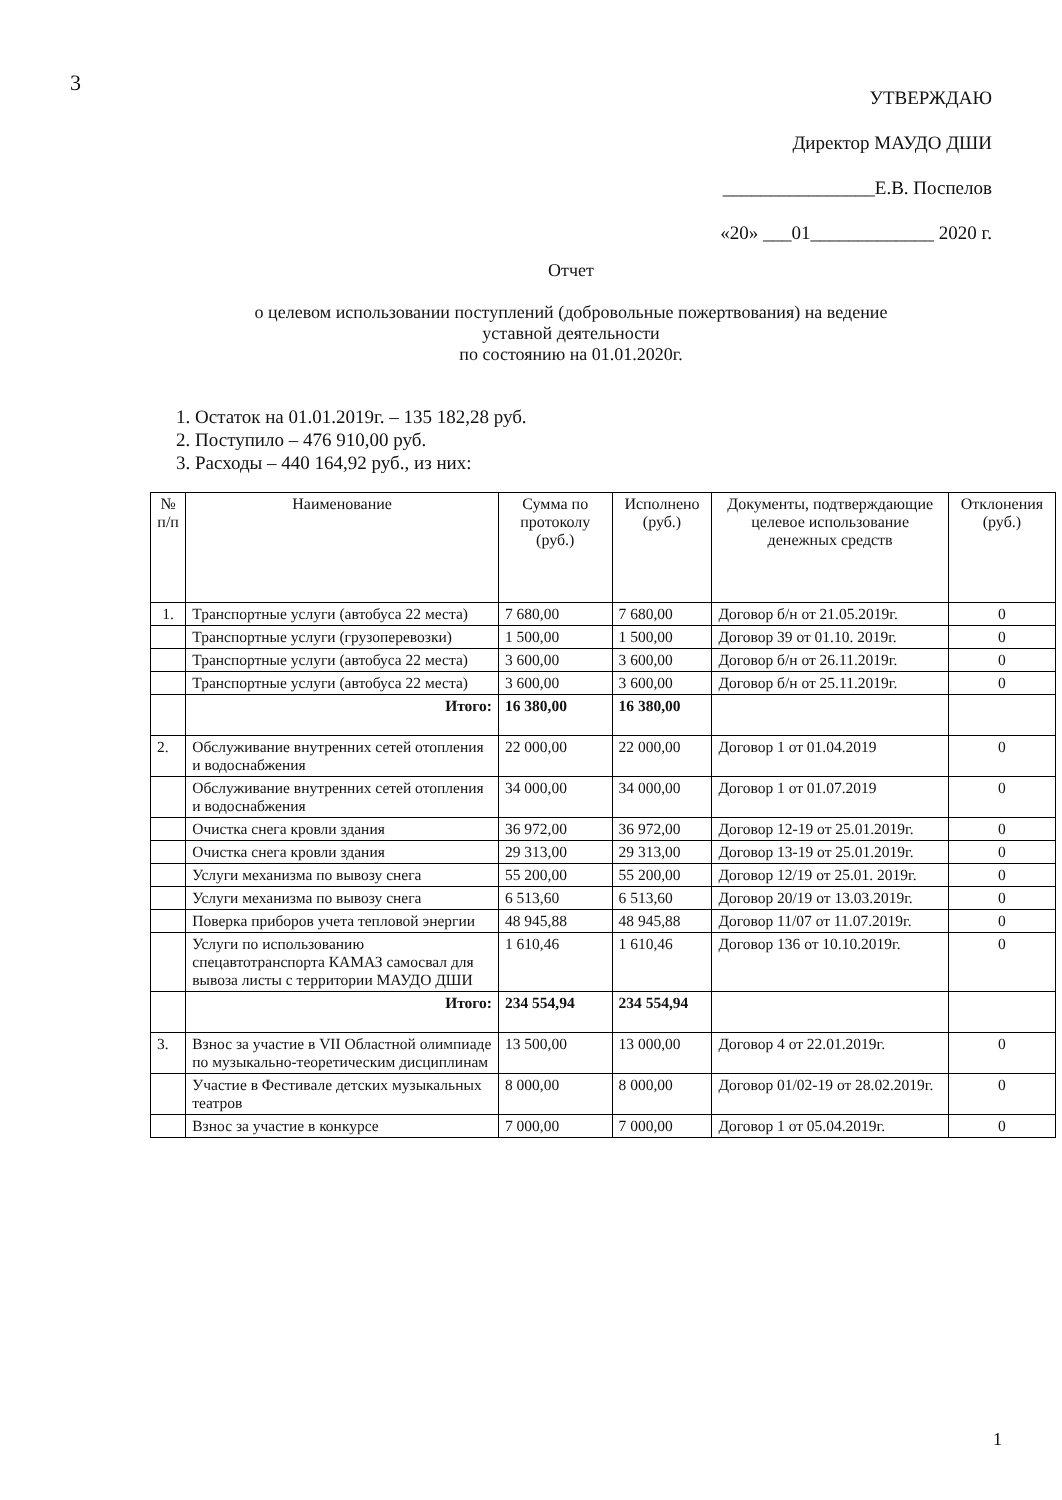3
УТВЕРЖДАЮ
Директор МАУДО ДШИ
________________Е.В. Поспелов
«20» ___01_____________ 2020 г.
Отчет
о целевом использовании поступлений (добровольные пожертвования) на ведение
уставной деятельности
по состоянию на 01.01.2020г.
1. Остаток на 01.01.2019г. – 135 182,28 руб.
2. Поступило – 476 910,00 руб.
3. Расходы – 440 164,92 руб., из них:
| № п/п | Наименование | Сумма по протоколу (руб.) | Исполнено (руб.) | Документы, подтверждающие целевое использование денежных средств | Отклонения (руб.) |
| --- | --- | --- | --- | --- | --- |
| 1. | Транспортные услуги (автобуса 22 места) | 7 680,00 | 7 680,00 | Договор б/н от 21.05.2019г. | 0 |
| | Транспортные услуги (грузоперевозки) | 1 500,00 | 1 500,00 | Договор 39 от 01.10. 2019г. | 0 |
| | Транспортные услуги (автобуса 22 места) | 3 600,00 | 3 600,00 | Договор б/н от 26.11.2019г. | 0 |
| | Транспортные услуги (автобуса 22 места) | 3 600,00 | 3 600,00 | Договор б/н от 25.11.2019г. | 0 |
| | Итого: | 16 380,00 | 16 380,00 | | |
| 2. | Обслуживание внутренних сетей отопления и водоснабжения | 22 000,00 | 22 000,00 | Договор 1 от 01.04.2019 | 0 |
| | Обслуживание внутренних сетей отопления и водоснабжения | 34 000,00 | 34 000,00 | Договор 1 от 01.07.2019 | 0 |
| | Очистка снега кровли здания | 36 972,00 | 36 972,00 | Договор 12-19 от 25.01.2019г. | 0 |
| | Очистка снега кровли здания | 29 313,00 | 29 313,00 | Договор 13-19 от 25.01.2019г. | 0 |
| | Услуги механизма по вывозу снега | 55 200,00 | 55 200,00 | Договор 12/19 от 25.01. 2019г. | 0 |
| | Услуги механизма по вывозу снега | 6 513,60 | 6 513,60 | Договор 20/19 от 13.03.2019г. | 0 |
| | Поверка приборов учета тепловой энергии | 48 945,88 | 48 945,88 | Договор 11/07 от 11.07.2019г. | 0 |
| | Услуги по использованию спецавтотранспорта КАМАЗ самосвал для вывоза листы с территории МАУДО ДШИ | 1 610,46 | 1 610,46 | Договор 136 от 10.10.2019г. | 0 |
| | Итого: | 234 554,94 | 234 554,94 | | |
| 3. | Взнос за участие в VII Областной олимпиаде по музыкально-теоретическим дисциплинам | 13 500,00 | 13 000,00 | Договор 4 от 22.01.2019г. | 0 |
| | Участие в Фестивале детских музыкальных театров | 8 000,00 | 8 000,00 | Договор 01/02-19 от 28.02.2019г. | 0 |
| | Взнос за участие в конкурсе | 7 000,00 | 7 000,00 | Договор 1 от 05.04.2019г. | 0 |
1